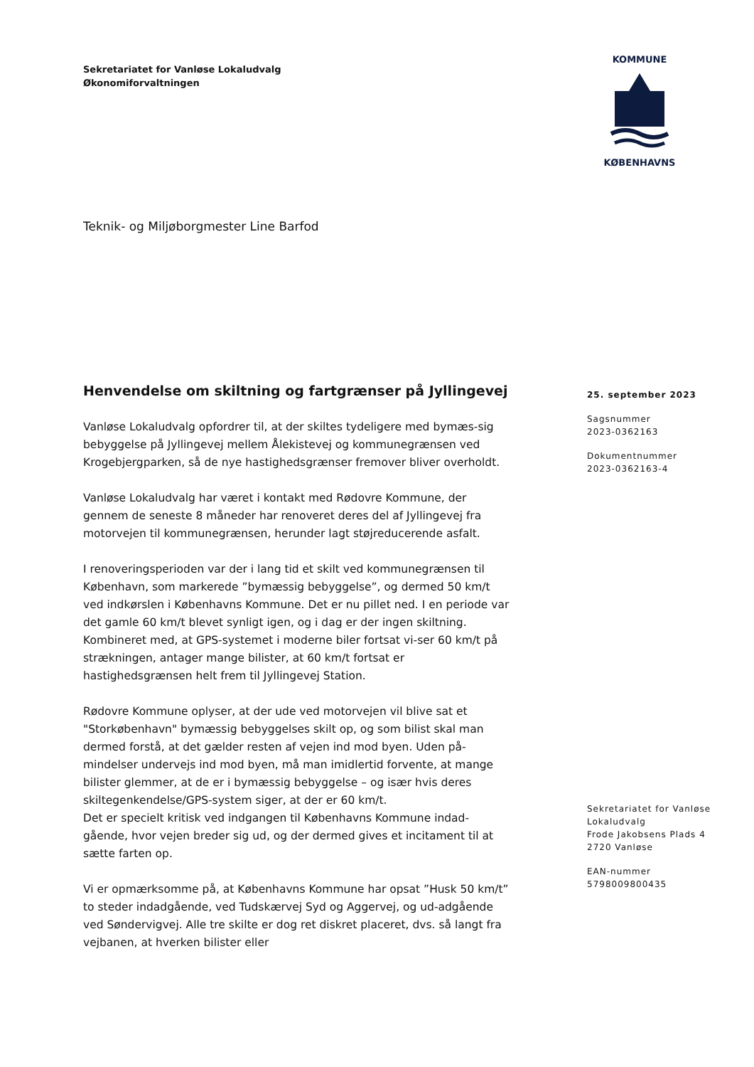Sekretariatet for Vanløse Lokaludvalg
Økonomiforvaltningen
KOMMUNE
KØBENHAVNS
Teknik- og Miljøborgmester Line Barfod
Henvendelse om skiltning og fartgrænser på Jyllingevej
Vanløse Lokaludvalg opfordrer til, at der skiltes tydeligere med bymæs-sig bebyggelse på Jyllingevej mellem Ålekistevej og kommunegrænsen ved Krogebjergparken, så de nye hastighedsgrænser fremover bliver overholdt.
Vanløse Lokaludvalg har været i kontakt med Rødovre Kommune, der gennem de seneste 8 måneder har renoveret deres del af Jyllingevej fra motorvejen til kommunegrænsen, herunder lagt støjreducerende asfalt.
I renoveringsperioden var der i lang tid et skilt ved kommunegrænsen til København, som markerede ”bymæssig bebyggelse”, og dermed 50 km/t ved indkørslen i Københavns Kommune. Det er nu pillet ned. I en periode var det gamle 60 km/t blevet synligt igen, og i dag er der ingen skiltning. Kombineret med, at GPS-systemet i moderne biler fortsat vi-ser 60 km/t på strækningen, antager mange bilister, at 60 km/t fortsat er hastighedsgrænsen helt frem til Jyllingevej Station.
Rødovre Kommune oplyser, at der ude ved motorvejen vil blive sat et "Storkøbenhavn" bymæssig bebyggelses skilt op, og som bilist skal man dermed forstå, at det gælder resten af vejen ind mod byen. Uden på-mindelser undervejs ind mod byen, må man imidlertid forvente, at mange bilister glemmer, at de er i bymæssig bebyggelse – og især hvis deres skiltegenkendelse/GPS-system siger, at der er 60 km/t.
Det er specielt kritisk ved indgangen til Københavns Kommune indad-gående, hvor vejen breder sig ud, og der dermed gives et incitament til at sætte farten op.
Vi er opmærksomme på, at Københavns Kommune har opsat ”Husk 50 km/t” to steder indadgående, ved Tudskærvej Syd og Aggervej, og ud-adgående ved Søndervigvej. Alle tre skilte er dog ret diskret placeret, dvs. så langt fra vejbanen, at hverken bilister eller
25. september 2023
Sagsnummer
2023-0362163
Dokumentnummer
2023-0362163-4
Sekretariatet for Vanløse
Lokaludvalg
Frode Jakobsens Plads 4
2720 Vanløse
EAN-nummer
5798009800435